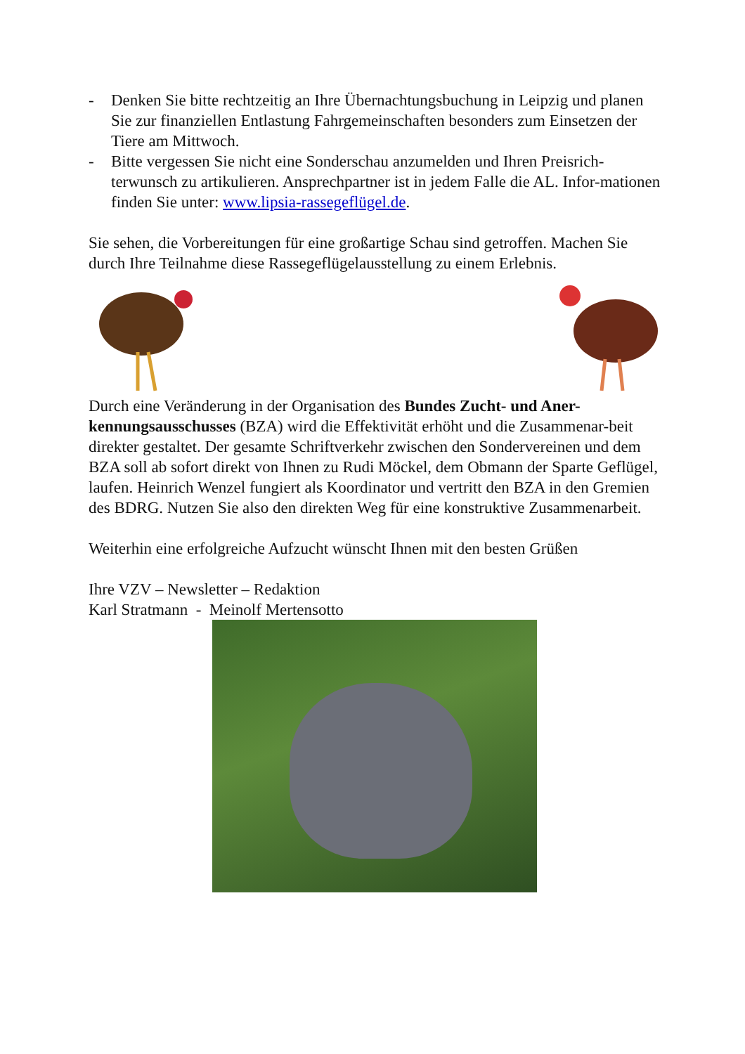- Denken Sie bitte rechtzeitig an Ihre Übernachtungsbuchung in Leipzig und planen Sie zur finanziellen Entlastung Fahrgemeinschaften besonders zum Einsetzen der Tiere am Mittwoch.
- Bitte vergessen Sie nicht eine Sonderschau anzumelden und Ihren Preisrich-terwunsch zu artikulieren. Ansprechpartner ist in jedem Falle die AL. Infor-mationen finden Sie unter: www.lipsia-rassegeflügel.de.
Sie sehen, die Vorbereitungen für eine großartige Schau sind getroffen. Machen Sie durch Ihre Teilnahme diese Rassegeflügelausstellung zu einem Erlebnis.
Durch eine Veränderung in der Organisation des Bundes Zucht- und Aner-kennungsausschusses (BZA) wird die Effektivität erhöht und die Zusammenar-beit direkter gestaltet. Der gesamte Schriftverkehr zwischen den Sondervereinen und dem BZA soll ab sofort direkt von Ihnen zu Rudi Möckel, dem Obmann der Sparte Geflügel, laufen. Heinrich Wenzel fungiert als Koordinator und vertritt den BZA in den Gremien des BDRG. Nutzen Sie also den direkten Weg für eine konstruktive Zusammenarbeit.
Weiterhin eine erfolgreiche Aufzucht wünscht Ihnen mit den besten Grüßen
Ihre VZV – Newsletter – Redaktion
Karl Stratmann - Meinolf Mertensotto